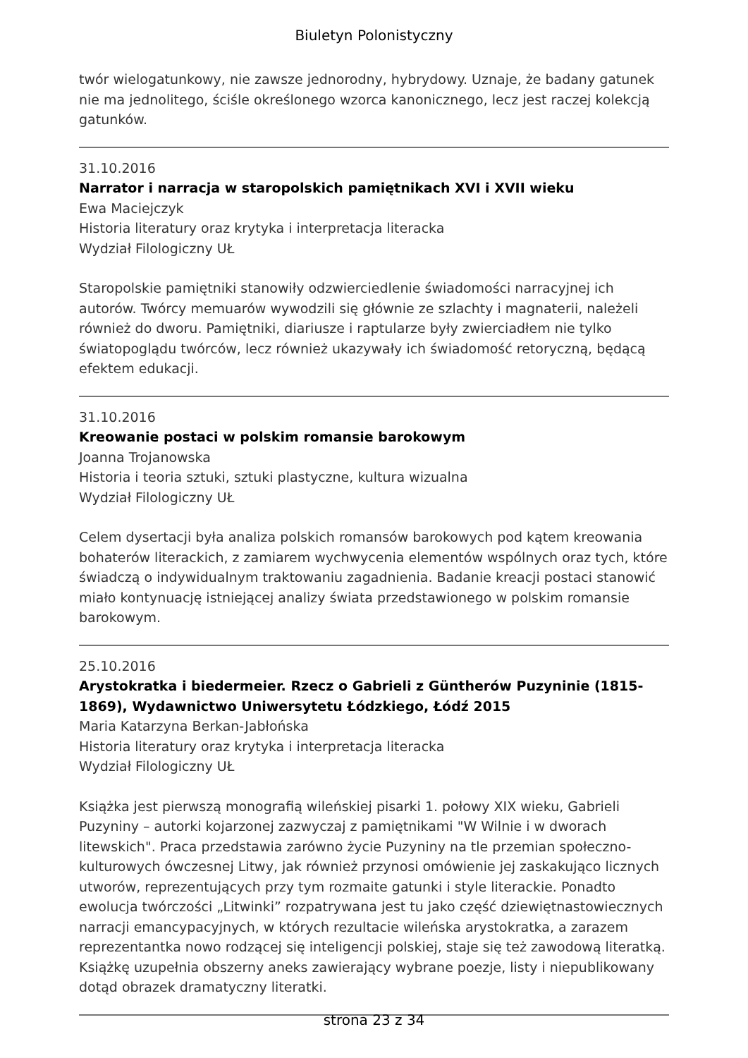Biuletyn Polonistyczny
twór wielogatunkowy, nie zawsze jednorodny, hybrydowy. Uznaje, że badany gatunek nie ma jednolitego, ściśle określonego wzorca kanonicznego, lecz jest raczej kolekcją gatunków.
31.10.2016
Narrator i narracja w staropolskich pamiętnikach XVI i XVII wieku
Ewa Maciejczyk
Historia literatury oraz krytyka i interpretacja literacka
Wydział Filologiczny UŁ
Staropolskie pamiętniki stanowiły odzwierciedlenie świadomości narracyjnej ich autorów. Twórcy memuarów wywodzili się głównie ze szlachty i magnaterii, należeli również do dworu. Pamiętniki, diariusze i raptularze były zwierciadłem nie tylko światopoglądu twórców, lecz również ukazywały ich świadomość retoryczną, będącą efektem edukacji.
31.10.2016
Kreowanie postaci w polskim romansie barokowym
Joanna Trojanowska
Historia i teoria sztuki, sztuki plastyczne, kultura wizualna
Wydział Filologiczny UŁ
Celem dysertacji była analiza polskich romansów barokowych pod kątem kreowania bohaterów literackich, z zamiarem wychwycenia elementów wspólnych oraz tych, które świadczą o indywidualnym traktowaniu zagadnienia. Badanie kreacji postaci stanowić miało kontynuację istniejącej analizy świata przedstawionego w polskim romansie barokowym.
25.10.2016
Arystokratka i biedermeier. Rzecz o Gabrieli z Güntherów Puzyninie (1815-1869), Wydawnictwo Uniwersytetu Łódzkiego, Łódź 2015
Maria Katarzyna Berkan-Jabłońska
Historia literatury oraz krytyka i interpretacja literacka
Wydział Filologiczny UŁ
Książka jest pierwszą monografią wileńskiej pisarki 1. połowy XIX wieku, Gabrieli Puzyniny – autorki kojarzonej zazwyczaj z pamiętnikami "W Wilnie i w dworach litewskich". Praca przedstawia zarówno życie Puzyniny na tle przemian społeczno-kulturowych ówczesnej Litwy, jak również przynosi omówienie jej zaskakująco licznych utworów, reprezentujących przy tym rozmaite gatunki i style literackie. Ponadto ewolucja twórczości „Litwinki” rozpatrywana jest tu jako część dziewiętnastowiecznych narracji emancypacyjnych, w których rezultacie wileńska arystokratka, a zarazem reprezentantka nowo rodzącej się inteligencji polskiej, staje się też zawodową literatką. Książkę uzupełnia obszerny aneks zawierający wybrane poezje, listy i niepublikowany dotąd obrazek dramatyczny literatki.
strona 23 z 34